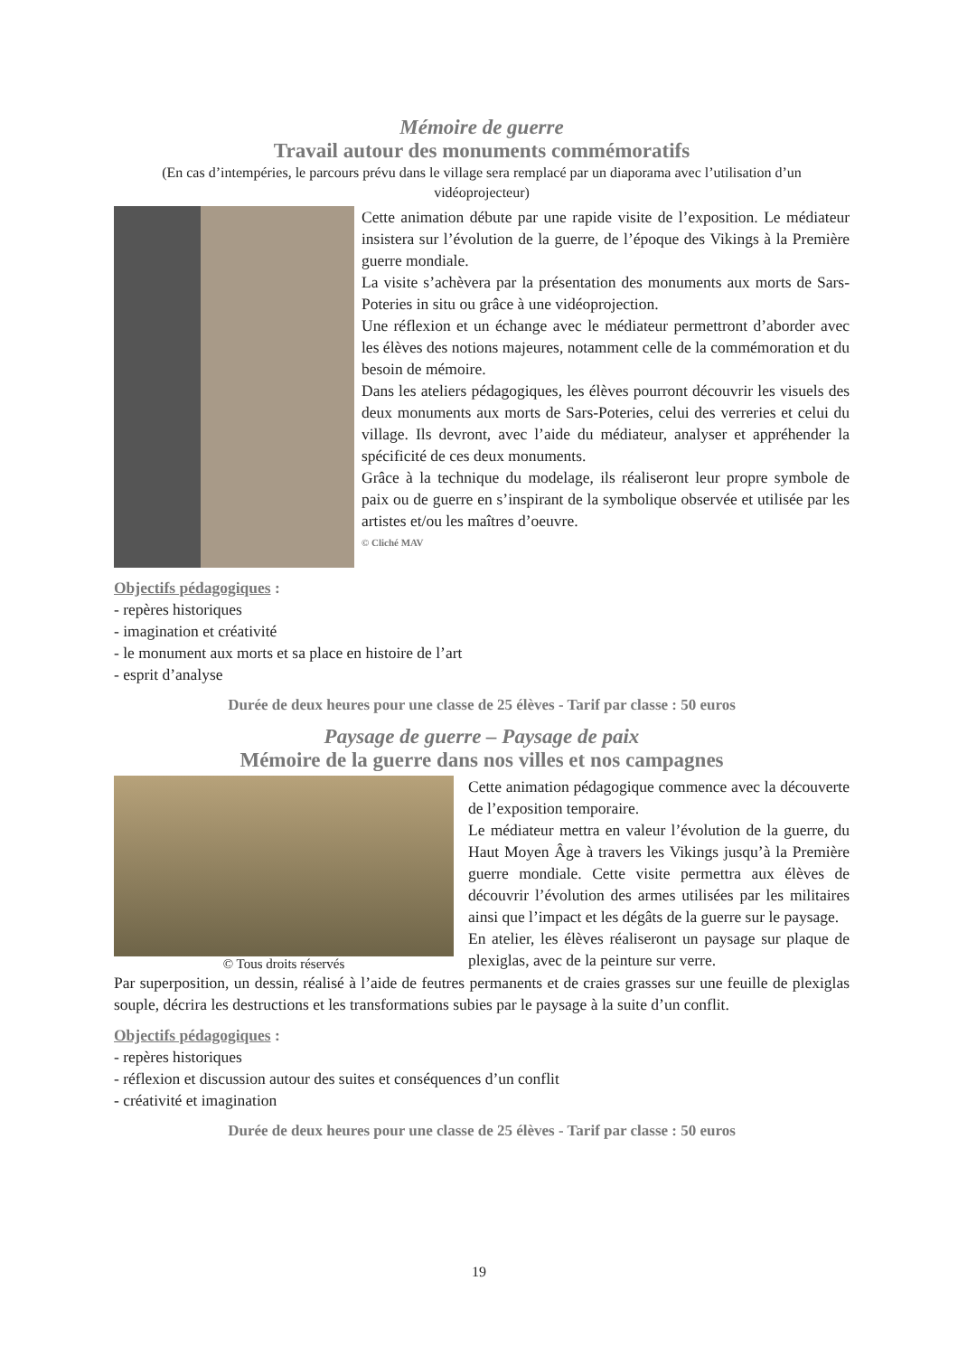Mémoire de guerre
Travail autour des monuments commémoratifs
(En cas d’intempéries, le parcours prévu dans le village sera remplacé par un diaporama avec l’utilisation d’un vidéoprojecteur)
Cette animation débute par une rapide visite de l’exposition. Le médiateur insistera sur l’évolution de la guerre, de l’époque des Vikings à la Première guerre mondiale.
La visite s’achèvera par la présentation des monuments aux morts de Sars-Poteries in situ ou grâce à une vidéoprojection.
Une réflexion et un échange avec le médiateur permettront d’aborder avec les élèves des notions majeures, notamment celle de la commémoration et du besoin de mémoire.
Dans les ateliers pédagogiques, les élèves pourront découvrir les visuels des deux monuments aux morts de Sars-Poteries, celui des verreries et celui du village. Ils devront, avec l’aide du médiateur, analyser et appréhender la spécificité de ces deux monuments.
Grâce à la technique du modelage, ils réaliseront leur propre symbole de paix ou de guerre en s’inspirant de la symbolique observée et utilisée par les artistes et/ou les maîtres d’oeuvre.
© Cliché MAV
Objectifs pédagogiques :
- repères historiques
- imagination et créativité
- le monument aux morts et sa place en histoire de l’art
- esprit d’analyse
Durée de deux heures pour une classe de 25 élèves - Tarif par classe : 50 euros
Paysage de guerre – Paysage de paix
Mémoire de la guerre dans nos villes et nos campagnes
© Tous droits réservés
Cette animation pédagogique commence avec la découverte de l’exposition temporaire.
Le médiateur mettra en valeur l’évolution de la guerre, du Haut Moyen Âge à travers les Vikings jusqu’à la Première guerre mondiale. Cette visite permettra aux élèves de découvrir l’évolution des armes utilisées par les militaires ainsi que l’impact et les dégâts de la guerre sur le paysage.
En atelier, les élèves réaliseront un paysage sur plaque de plexiglas, avec de la peinture sur verre.
Par superposition, un dessin, réalisé à l’aide de feutres permanents et de craies grasses sur une feuille de plexiglas souple, décrira les destructions et les transformations subies par le paysage à la suite d’un conflit.
Objectifs pédagogiques :
- repères historiques
- réflexion et discussion autour des suites et conséquences d’un conflit
- créativité et imagination
Durée de deux heures pour une classe de 25 élèves - Tarif par classe : 50 euros
19